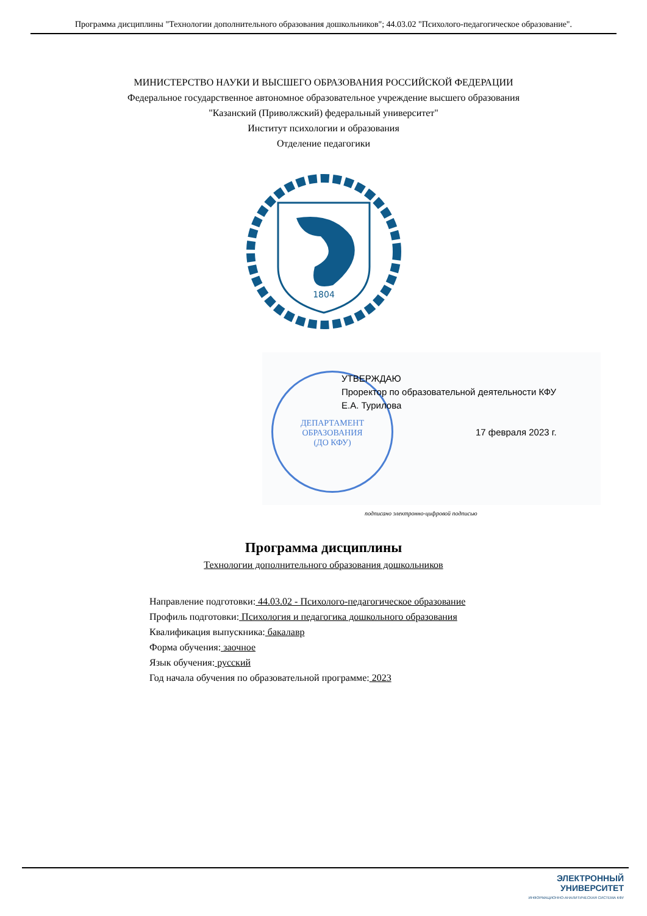Программа дисциплины "Технологии дополнительного образования дошкольников"; 44.03.02 "Психолого-педагогическое образование".
МИНИСТЕРСТВО НАУКИ И ВЫСШЕГО ОБРАЗОВАНИЯ РОССИЙСКОЙ ФЕДЕРАЦИИ
Федеральное государственное автономное образовательное учреждение высшего образования
"Казанский (Приволжский) федеральный университет"
Институт психологии и образования
Отделение педагогики
1804
ДЕПАРТАМЕНТ
ОБРАЗОВАНИЯ
(ДО КФУ)
УТВЕРЖДАЮ
Проректор по образовательной деятельности КФУ
Е.А. Турилова
17 февраля 2023 г.
подписано электронно-цифровой подписью
Программа дисциплины
Технологии дополнительного образования дошкольников
Направление подготовки: 44.03.02 - Психолого-педагогическое образование
Профиль подготовки: Психология и педагогика дошкольного образования
Квалификация выпускника: бакалавр
Форма обучения: заочное
Язык обучения: русский
Год начала обучения по образовательной программе: 2023
ЭЛЕКТРОННЫЙ
УНИВЕРСИТЕТ
ИНФОРМАЦИОННО-АНАЛИТИЧЕСКАЯ СИСТЕМА КФУ